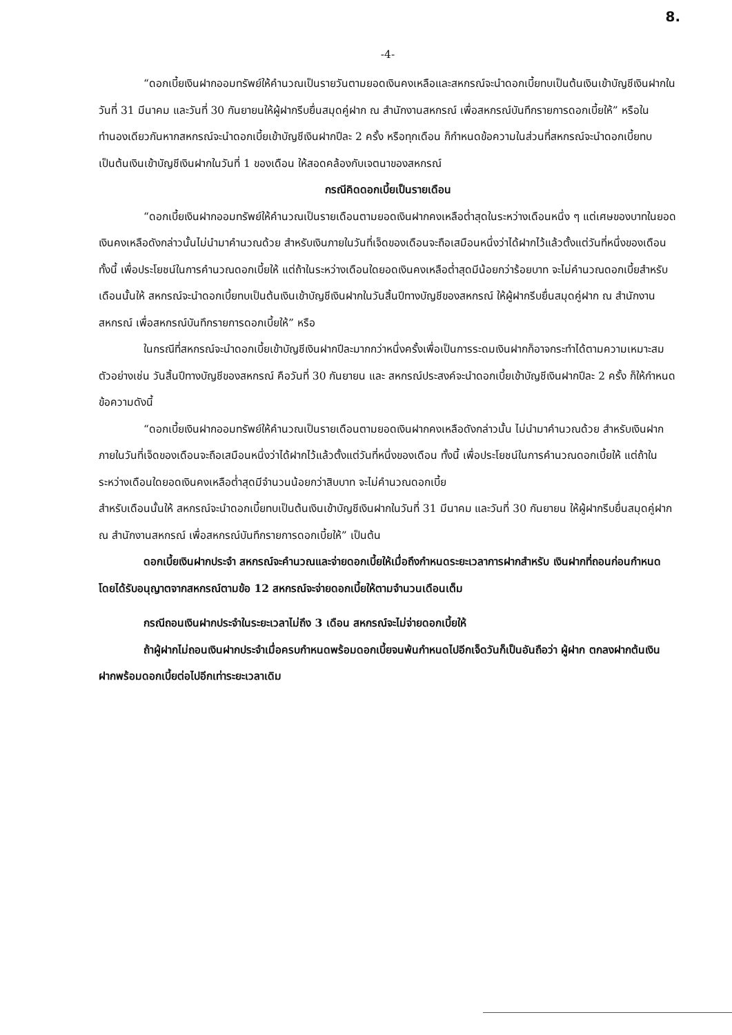8.
-4-
“ดอกเบี้ยเงินฝากออมทรัพย์ให้คำนวณเป็นรายวันตามยอดเงินคงเหลือและสหกรณ์จะนำดอกเบี้ยทบเป็นต้นเงินเข้าบัญชีเงินฝากในวันที่ 31 มีนาคม และวันที่ 30 กันยายนให้ผู้ฝากรีบยื่นสมุดคู่ฝาก ณ สำนักงานสหกรณ์ เพื่อสหกรณ์บันทึกรายการดอกเบี้ยให้” หรือในทำนองเดียวกันหากสหกรณ์จะนำดอกเบี้ยเข้าบัญชีเงินฝากปีละ 2 ครั้ง หรือทุกเดือน ก็กำหนดข้อความในส่วนที่สหกรณ์จะนำดอกเบี้ยทบเป็นต้นเงินเข้าบัญชีเงินฝากในวันที่ 1 ของเดือน ให้สอดคล้องกับเจตนาของสหกรณ์
กรณีคิดดอกเบี้ยเป็นรายเดือน
“ดอกเบี้ยเงินฝากออมทรัพย์ให้คำนวณเป็นรายเดือนตามยอดเงินฝากคงเหลือต่ำสุดในระหว่างเดือนหนึ่ง ๆ แต่เศษของบาทในยอดเงินคงเหลือดังกล่าวนั้นไม่นำมาคำนวณด้วย สำหรับเงินภายในวันที่เจ็ดของเดือนจะถือเสมือนหนึ่งว่าได้ฝากไว้แล้วตั้งแต่วันที่หนึ่งของเดือน ทั้งนี้ เพื่อประโยชน์ในการคำนวณดอกเบี้ยให้ แต่ถ้าในระหว่างเดือนใดยอดเงินคงเหลือต่ำสุดมีน้อยกว่าร้อยบาท จะไม่คำนวณดอกเบี้ยสำหรับเดือนนั้นให้ สหกรณ์จะนำดอกเบี้ยทบเป็นต้นเงินเข้าบัญชีเงินฝากในวันสิ้นปีทางบัญชีของสหกรณ์ ให้ผู้ฝากรีบยื่นสมุดคู่ฝาก ณ สำนักงานสหกรณ์ เพื่อสหกรณ์บันทึกรายการดอกเบี้ยให้” หรือ
ในกรณีที่สหกรณ์จะนำดอกเบี้ยเข้าบัญชีเงินฝากปีละมากกว่าหนึ่งครั้งเพื่อเป็นการระดมเงินฝากก็อาจกระทำได้ตามความเหมาะสม ตัวอย่างเช่น วันสิ้นปีทางบัญชีของสหกรณ์ คือวันที่ 30 กันยายน และ สหกรณ์ประสงค์จะนำดอกเบี้ยเข้าบัญชีเงินฝากปีละ 2 ครั้ง ก็ให้กำหนดข้อความดังนี้
“ดอกเบี้ยเงินฝากออมทรัพย์ให้คำนวณเป็นรายเดือนตามยอดเงินฝากคงเหลือดังกล่าวนั้น ไม่นำมาคำนวณด้วย สำหรับเงินฝากภายในวันที่เจ็ดของเดือนจะถือเสมือนหนึ่งว่าได้ฝากไว้แล้วตั้งแต่วันที่หนึ่งของเดือน ทั้งนี้ เพื่อประโยชน์ในการคำนวณดอกเบี้ยให้ แต่ถ้าในระหว่างเดือนใดยอดเงินคงเหลือต่ำสุดมีจำนวนน้อยกว่าสิบบาท จะไม่คำนวณดอกเบี้ย
สำหรับเดือนนั้นให้ สหกรณ์จะนำดอกเบี้ยทบเป็นต้นเงินเข้าบัญชีเงินฝากในวันที่ 31 มีนาคม และวันที่ 30 กันยายน ให้ผู้ฝากรีบยื่นสมุดคู่ฝาก ณ สำนักงานสหกรณ์ เพื่อสหกรณ์บันทึกรายการดอกเบี้ยให้” เป็นต้น
ดอกเบี้ยเงินฝากประจำ สหกรณ์จะคำนวณและจ่ายดอกเบี้ยให้เมื่อถึงกำหนดระยะเวลาการฝากสำหรับ เงินฝากที่ถอนก่อนกำหนดโดยได้รับอนุญาตจากสหกรณ์ตามข้อ 12 สหกรณ์จะจ่ายดอกเบี้ยให้ตามจำนวนเดือนเต็ม
กรณีถอนเงินฝากประจำในระยะเวลาไม่ถึง 3 เดือน สหกรณ์จะไม่จ่ายดอกเบี้ยให้
ถ้าผู้ฝากไม่ถอนเงินฝากประจำเมื่อครบกำหนดพร้อมดอกเบี้ยจนพ้นกำหนดไปอีกเจ็ดวันก็เป็นอันถือว่า ผู้ฝาก ตกลงฝากต้นเงินฝากพร้อมดอกเบี้ยต่อไปอีกเท่าระยะเวลาเดิม